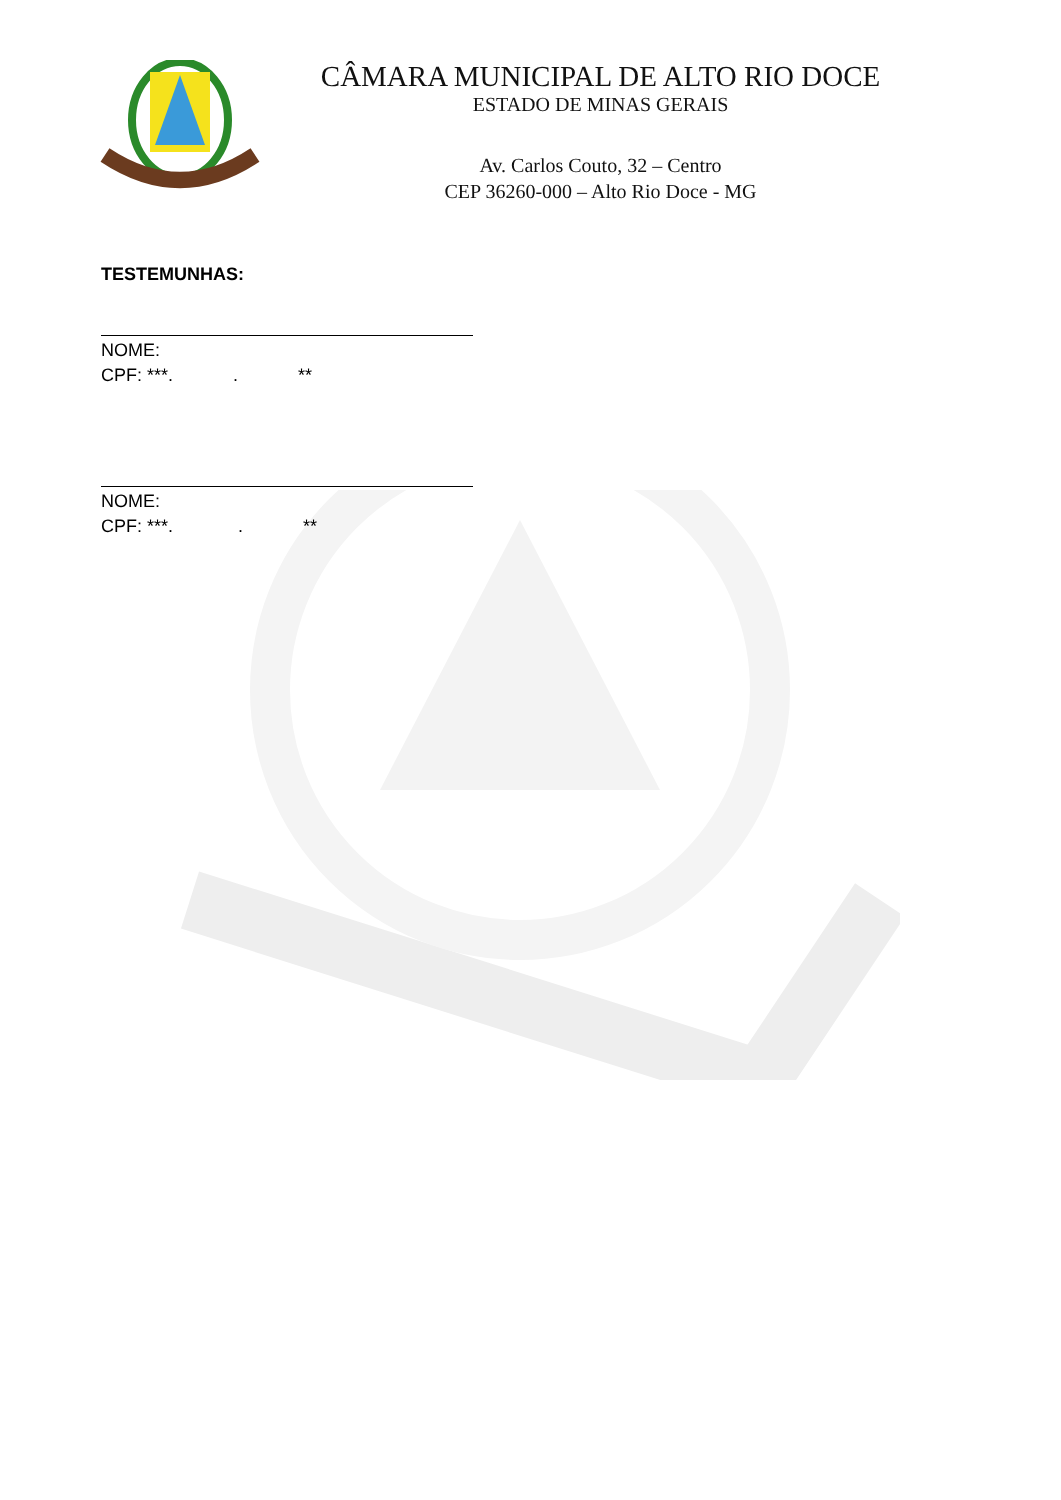CÂMARA MUNICIPAL DE ALTO RIO DOCE
ESTADO DE MINAS GERAIS
Av. Carlos Couto, 32 – Centro
CEP 36260-000 – Alto Rio Doce - MG
TESTEMUNHAS:
NOME:
CPF: ***. . **
NOME:
CPF: ***. . **